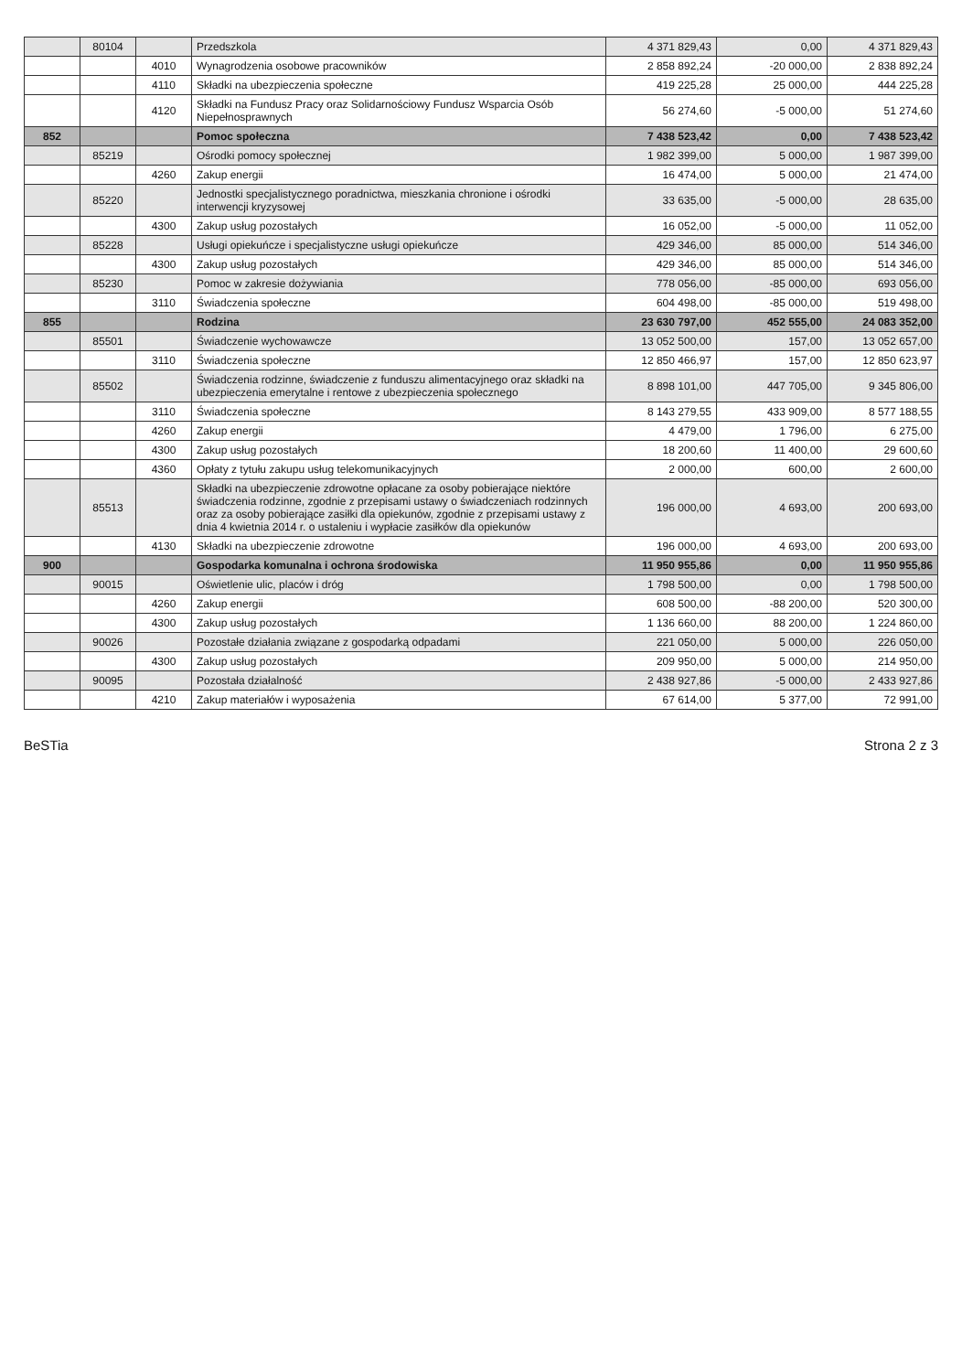| | 80104 | | Przedszkola | 4 371 829,43 | 0,00 | 4 371 829,43 |
| | | 4010 | Wynagrodzenia osobowe pracowników | 2 858 892,24 | -20 000,00 | 2 838 892,24 |
| | | 4110 | Składki na ubezpieczenia społeczne | 419 225,28 | 25 000,00 | 444 225,28 |
| | | 4120 | Składki na Fundusz Pracy oraz Solidarnościowy Fundusz Wsparcia Osób Niepełnosprawnych | 56 274,60 | -5 000,00 | 51 274,60 |
| 852 | | | Pomoc społeczna | 7 438 523,42 | 0,00 | 7 438 523,42 |
| | 85219 | | Ośrodki pomocy społecznej | 1 982 399,00 | 5 000,00 | 1 987 399,00 |
| | | 4260 | Zakup energii | 16 474,00 | 5 000,00 | 21 474,00 |
| | 85220 | | Jednostki specjalistycznego poradnictwa, mieszkania chronione i ośrodki interwencji kryzysowej | 33 635,00 | -5 000,00 | 28 635,00 |
| | | 4300 | Zakup usług pozostałych | 16 052,00 | -5 000,00 | 11 052,00 |
| | 85228 | | Usługi opiekuńcze i specjalistyczne usługi opiekuńcze | 429 346,00 | 85 000,00 | 514 346,00 |
| | | 4300 | Zakup usług pozostałych | 429 346,00 | 85 000,00 | 514 346,00 |
| | 85230 | | Pomoc w zakresie dożywiania | 778 056,00 | -85 000,00 | 693 056,00 |
| | | 3110 | Świadczenia społeczne | 604 498,00 | -85 000,00 | 519 498,00 |
| 855 | | | Rodzina | 23 630 797,00 | 452 555,00 | 24 083 352,00 |
| | 85501 | | Świadczenie wychowawcze | 13 052 500,00 | 157,00 | 13 052 657,00 |
| | | 3110 | Świadczenia społeczne | 12 850 466,97 | 157,00 | 12 850 623,97 |
| | 85502 | | Świadczenia rodzinne, świadczenie z funduszu alimentacyjnego oraz składki na ubezpieczenia emerytalne i rentowe z ubezpieczenia społecznego | 8 898 101,00 | 447 705,00 | 9 345 806,00 |
| | | 3110 | Świadczenia społeczne | 8 143 279,55 | 433 909,00 | 8 577 188,55 |
| | | 4260 | Zakup energii | 4 479,00 | 1 796,00 | 6 275,00 |
| | | 4300 | Zakup usług pozostałych | 18 200,60 | 11 400,00 | 29 600,60 |
| | | 4360 | Opłaty z tytułu zakupu usług telekomunikacyjnych | 2 000,00 | 600,00 | 2 600,00 |
| | 85513 | | Składki na ubezpieczenie zdrowotne opłacane za osoby pobierające niektóre świadczenia rodzinne, zgodnie z przepisami ustawy o świadczeniach rodzinnych oraz za osoby pobierające zasiłki dla opiekunów, zgodnie z przepisami ustawy z dnia 4 kwietnia 2014 r. o ustaleniu i wypłacie zasiłków dla opiekunów | 196 000,00 | 4 693,00 | 200 693,00 |
| | | 4130 | Składki na ubezpieczenie zdrowotne | 196 000,00 | 4 693,00 | 200 693,00 |
| 900 | | | Gospodarka komunalna i ochrona środowiska | 11 950 955,86 | 0,00 | 11 950 955,86 |
| | 90015 | | Oświetlenie ulic, placów i dróg | 1 798 500,00 | 0,00 | 1 798 500,00 |
| | | 4260 | Zakup energii | 608 500,00 | -88 200,00 | 520 300,00 |
| | | 4300 | Zakup usług pozostałych | 1 136 660,00 | 88 200,00 | 1 224 860,00 |
| | 90026 | | Pozostałe działania związane z gospodarką odpadami | 221 050,00 | 5 000,00 | 226 050,00 |
| | | 4300 | Zakup usług pozostałych | 209 950,00 | 5 000,00 | 214 950,00 |
| | 90095 | | Pozostała działalność | 2 438 927,86 | -5 000,00 | 2 433 927,86 |
| | | 4210 | Zakup materiałów i wyposażenia | 67 614,00 | 5 377,00 | 72 991,00 |
BeSTia Strona 2 z 3